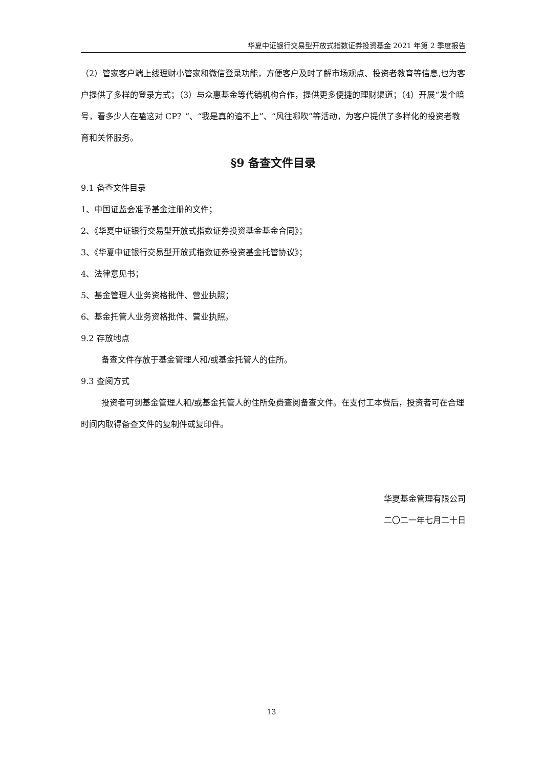华夏中证银行交易型开放式指数证券投资基金 2021 年第 2 季度报告
（2）管家客户端上线理财小管家和微信登录功能，方便客户及时了解市场观点、投资者教育等信息,也为客户提供了多样的登录方式；（3）与众惠基金等代销机构合作，提供更多便捷的理财渠道；（4）开展“发个暗号，看多少人在嗑这对 CP？”、“我是真的追不上”、“风往哪吹”等活动，为客户提供了多样化的投资者教育和关怀服务。
§9 备查文件目录
9.1 备查文件目录
1、中国证监会准予基金注册的文件；
2、《华夏中证银行交易型开放式指数证券投资基金基金合同》；
3、《华夏中证银行交易型开放式指数证券投资基金托管协议》；
4、法律意见书；
5、基金管理人业务资格批件、营业执照；
6、基金托管人业务资格批件、营业执照。
9.2 存放地点
备查文件存放于基金管理人和/或基金托管人的住所。
9.3 查阅方式
投资者可到基金管理人和/或基金托管人的住所免费查阅备查文件。在支付工本费后，投资者可在合理时间内取得备查文件的复制件或复印件。
华夏基金管理有限公司
二〇二一年七月二十日
13